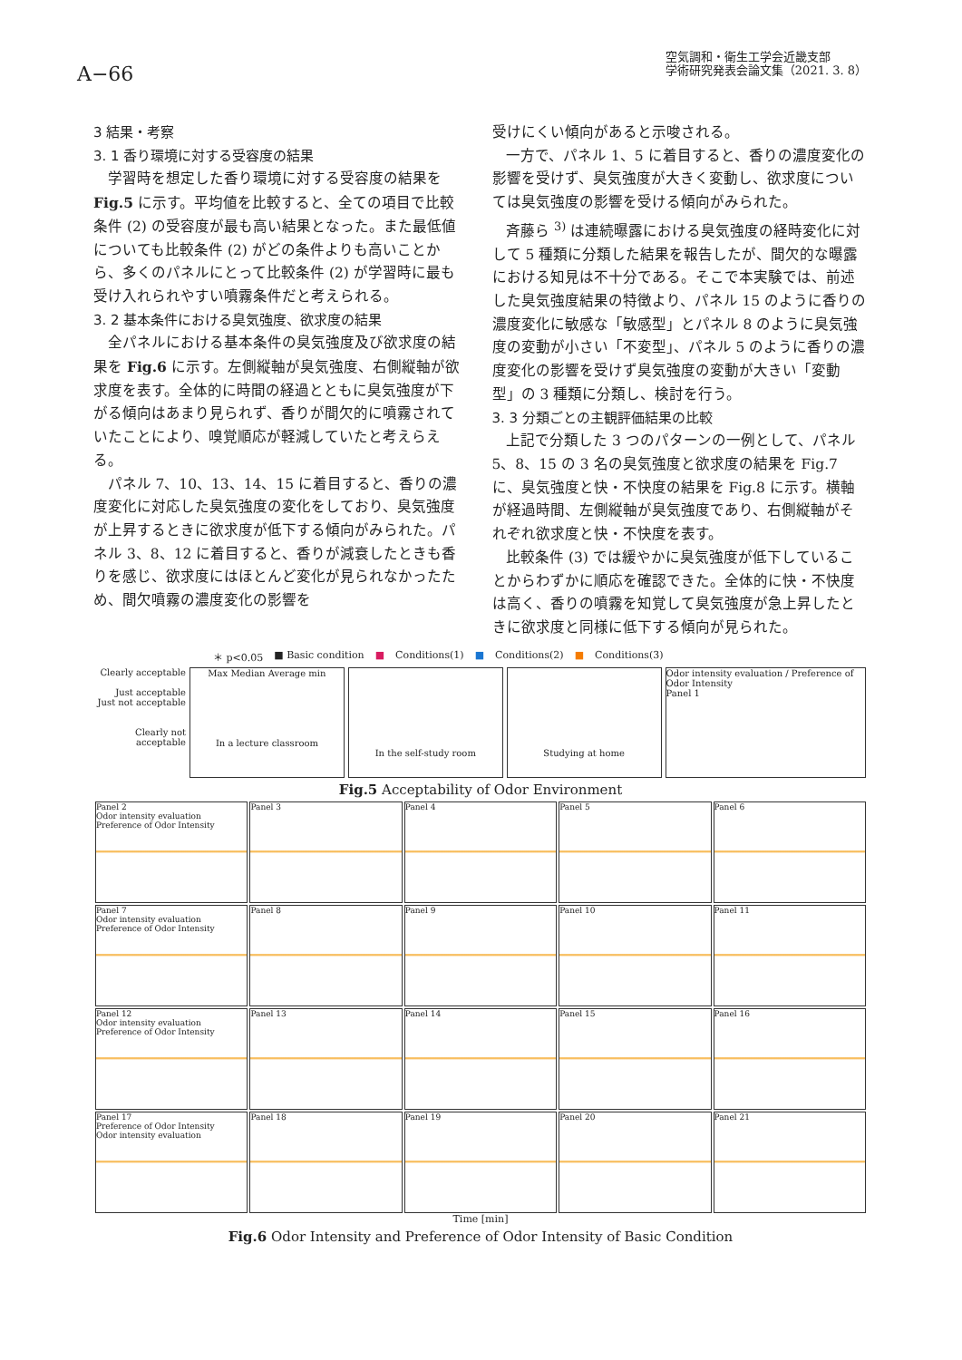A−66
空気調和・衛生工学会近畿支部
学術研究発表会論文集（2021. 3. 8）
3 結果・考察
3. 1 香り環境に対する受容度の結果
学習時を想定した香り環境に対する受容度の結果を Fig.5 に示す。平均値を比較すると、全ての項目で比較条件 (2) の受容度が最も高い結果となった。また最低値についても比較条件 (2) がどの条件よりも高いことから、多くのパネルにとって比較条件 (2) が学習時に最も受け入れられやすい噴霧条件だと考えられる。
3. 2 基本条件における臭気強度、欲求度の結果
全パネルにおける基本条件の臭気強度及び欲求度の結果を Fig.6 に示す。左側縦軸が臭気強度、右側縦軸が欲求度を表す。全体的に時間の経過とともに臭気強度が下がる傾向はあまり見られず、香りが間欠的に噴霧されていたことにより、嗅覚順応が軽減していたと考えらえる。
パネル 7、10、13、14、15 に着目すると、香りの濃度変化に対応した臭気強度の変化をしており、臭気強度が上昇するときに欲求度が低下する傾向がみられた。パネル 3、8、12 に着目すると、香りが減衰したときも香りを感じ、欲求度にはほとんど変化が見られなかったため、間欠噴霧の濃度変化の影響を
受けにくい傾向があると示唆される。
一方で、パネル 1、5 に着目すると、香りの濃度変化の影響を受けず、臭気強度が大きく変動し、欲求度については臭気強度の影響を受ける傾向がみられた。
斉藤ら <sup>3)</sup> は連続曝露における臭気強度の経時変化に対して 5 種類に分類した結果を報告したが、間欠的な曝露における知見は不十分である。そこで本実験では、前述した臭気強度結果の特徴より、パネル 15 のように香りの濃度変化に敏感な「敏感型」とパネル 8 のように臭気強度の変動が小さい「不変型」、パネル 5 のように香りの濃度変化の影響を受けず臭気強度の変動が大きい「変動型」の 3 種類に分類し、検討を行う。
3. 3 分類ごとの主観評価結果の比較
上記で分類した 3 つのパターンの一例として、パネル 5、8、15 の 3 名の臭気強度と欲求度の結果を Fig.7 に、臭気強度と快・不快度の結果を Fig.8 に示す。横軸が経過時間、左側縦軸が臭気強度であり、右側縦軸がそれぞれ欲求度と快・不快度を表す。
比較条件 (3) では緩やかに臭気強度が低下していることからわずかに順応を確認できた。全体的に快・不快度は高く、香りの噴霧を知覚して臭気強度が急上昇したときに欲求度と同様に低下する傾向が見られた。
＊ p<0.05 ■ Basic condition ■ Conditions(1) ■ Conditions(2) ■ Conditions(3)
Clearly acceptable
Just acceptable
Just not acceptable
Clearly not acceptable
Max Median Average min
In a lecture classroom
In the self-study room
Studying at home Odor intensity evaluation / Preference of Odor Intensity
Panel 1
Fig.5 Acceptability of Odor Environment
Panel 2
Odor intensity evaluation
Preference of Odor Intensity
Panel 3
Panel 4
Panel 5
Panel 6
Panel 7
Odor intensity evaluation
Preference of Odor Intensity
Panel 8
Panel 9
Panel 10
Panel 11
Panel 12
Odor intensity evaluation
Preference of Odor Intensity
Panel 13
Panel 14
Panel 15
Panel 16
Panel 17
Preference of Odor Intensity
Odor intensity evaluation
Panel 18
Panel 19
Panel 20
Panel 21
Time [min]
Fig.6 Odor Intensity and Preference of Odor Intensity of Basic Condition